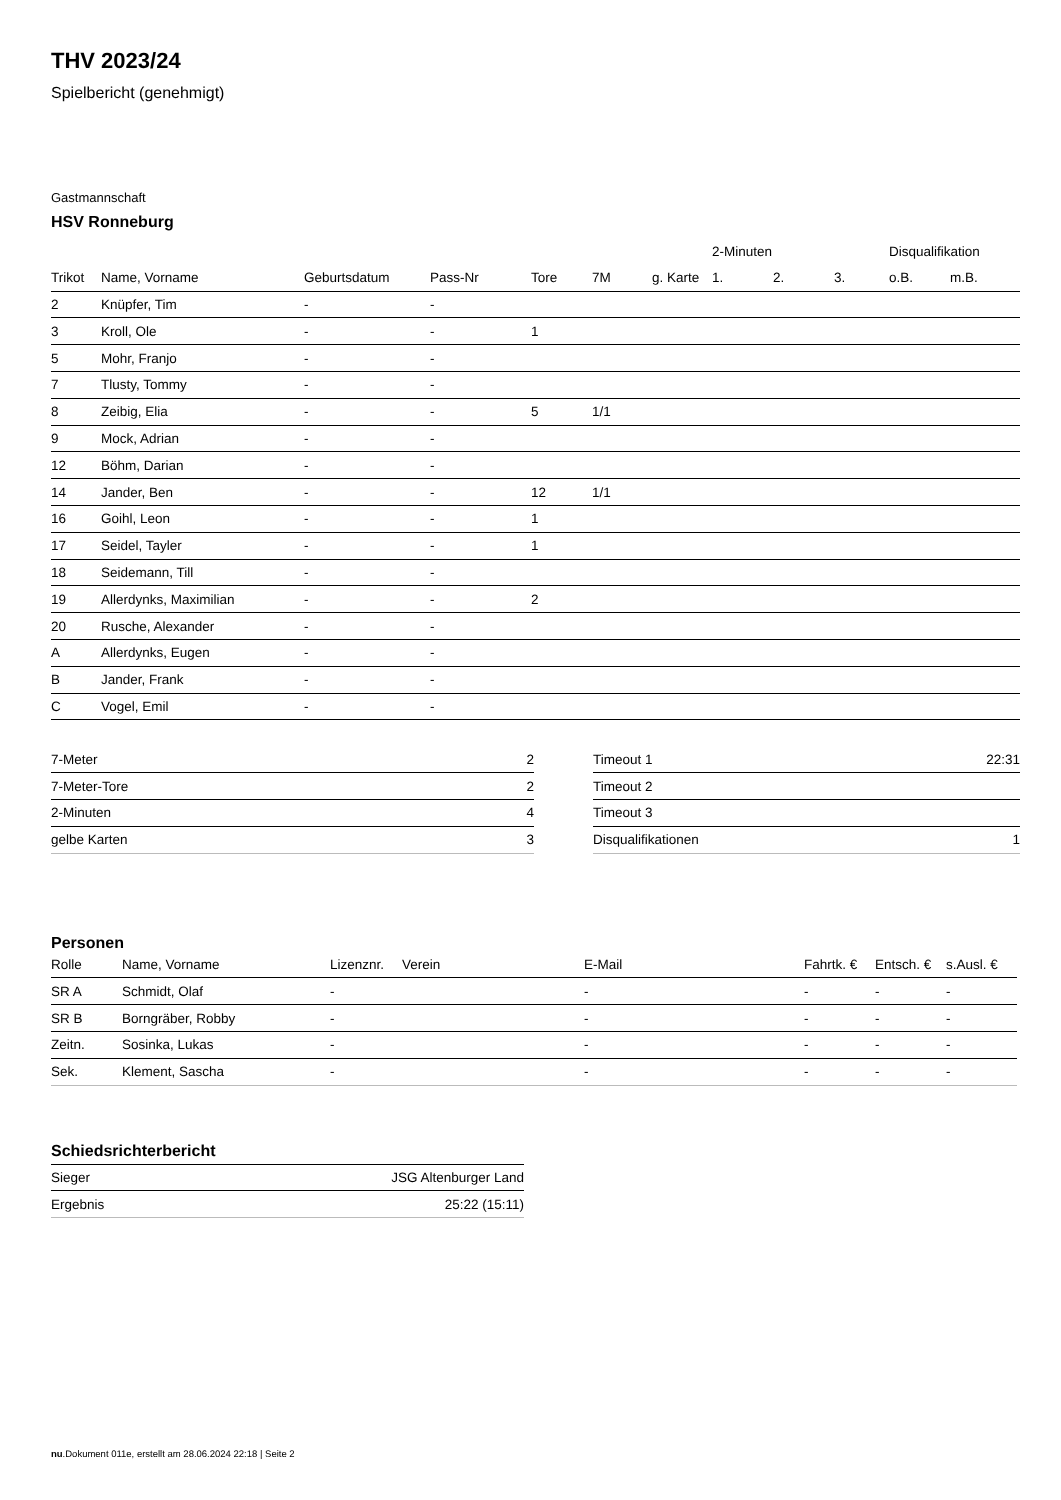THV 2023/24
Spielbericht (genehmigt)
Gastmannschaft
HSV Ronneburg
| | | | | | | | 2-Minuten | | | Disqualifikation | |
| --- | --- | --- | --- | --- | --- | --- | --- | --- | --- | --- | --- |
| Trikot | Name, Vorname | Geburtsdatum | Pass-Nr | Tore | 7M | g. Karte | 1. | 2. | 3. | o.B. | m.B. |
| 2 | Knüpfer, Tim | - | - | | | | | | | | |
| 3 | Kroll, Ole | - | - | 1 | | | | | | | |
| 5 | Mohr, Franjo | - | - | | | | | | | | |
| 7 | Tlusty, Tommy | - | - | | | | | | | | |
| 8 | Zeibig, Elia | - | - | 5 | 1/1 | | | | | | |
| 9 | Mock, Adrian | - | - | | | | | | | | |
| 12 | Böhm, Darian | - | - | | | | | | | | |
| 14 | Jander, Ben | - | - | 12 | 1/1 | | | | | | |
| 16 | Goihl, Leon | - | - | 1 | | | | | | | |
| 17 | Seidel, Tayler | - | - | 1 | | | | | | | |
| 18 | Seidemann, Till | - | - | | | | | | | | |
| 19 | Allerdynks, Maximilian | - | - | 2 | | | | | | | |
| 20 | Rusche, Alexander | - | - | | | | | | | | |
| A | Allerdynks, Eugen | - | - | | | | | | | | |
| B | Jander, Frank | - | - | | | | | | | | |
| C | Vogel, Emil | - | - | | | | | | | | |
| 7-Meter | 2 |
| 7-Meter-Tore | 2 |
| 2-Minuten | 4 |
| gelbe Karten | 3 |
| Timeout 1 | 22:31 |
| Timeout 2 | |
| Timeout 3 | |
| Disqualifikationen | 1 |
Personen
| Rolle | Name, Vorname | Lizenznr. | Verein | E-Mail | Fahrtk. € | Entsch. € | s.Ausl. € |
| --- | --- | --- | --- | --- | --- | --- | --- |
| SR A | Schmidt, Olaf | - | | - | - | - | - |
| SR B | Borngräber, Robby | - | | - | - | - | - |
| Zeitn. | Sosinka, Lukas | - | | - | - | - | - |
| Sek. | Klement, Sascha | - | | - | - | - | - |
Schiedsrichterbericht
| Sieger | JSG Altenburger Land |
| Ergebnis | 25:22 (15:11) |
nu.Dokument 011e, erstellt am 28.06.2024 22:18 | Seite 2